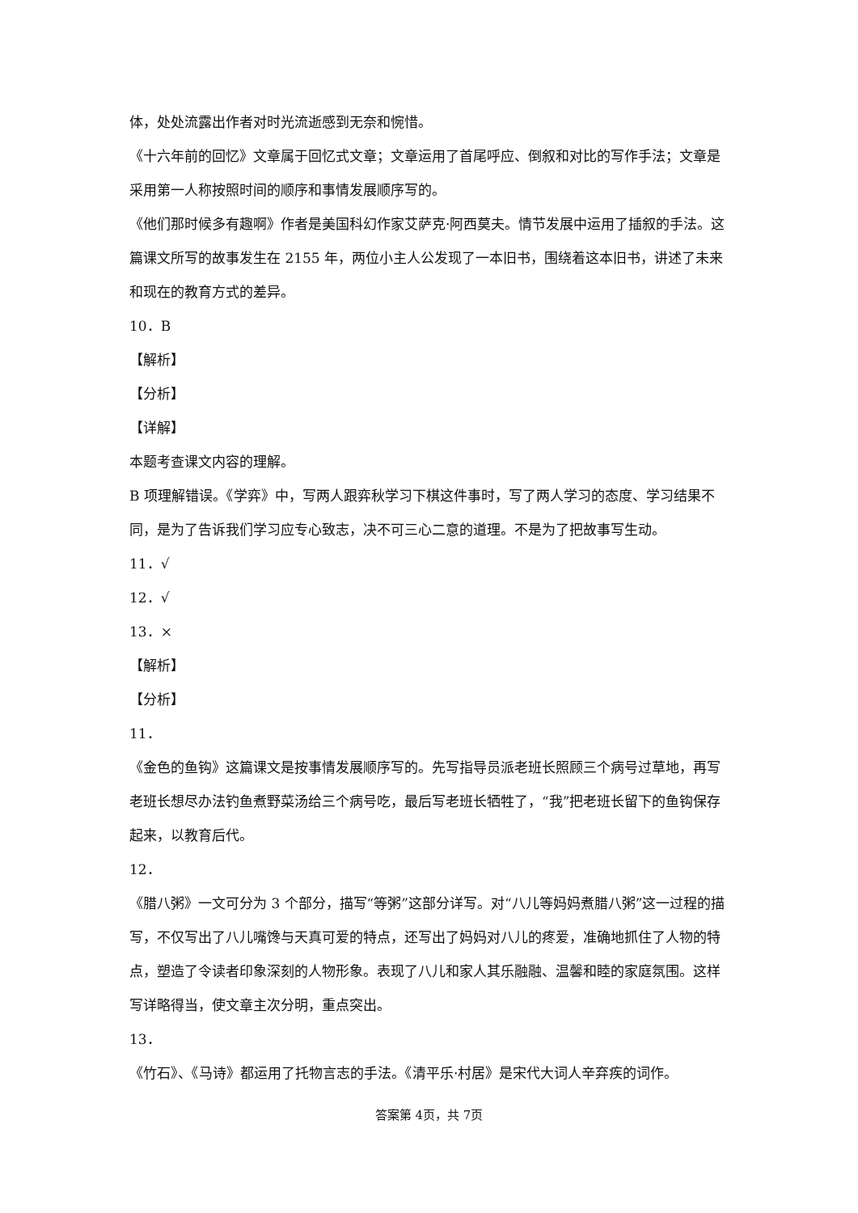体，处处流露出作者对时光流逝感到无奈和惋惜。
《十六年前的回忆》文章属于回忆式文章；文章运用了首尾呼应、倒叙和对比的写作手法；文章是采用第一人称按照时间的顺序和事情发展顺序写的。
《他们那时候多有趣啊》作者是美国科幻作家艾萨克·阿西莫夫。情节发展中运用了插叙的手法。这篇课文所写的故事发生在 2155 年，两位小主人公发现了一本旧书，围绕着这本旧书，讲述了未来和现在的教育方式的差异。
10．B
【解析】
【分析】
【详解】
本题考查课文内容的理解。
B 项理解错误。《学弈》中，写两人跟弈秋学习下棋这件事时，写了两人学习的态度、学习结果不同，是为了告诉我们学习应专心致志，决不可三心二意的道理。不是为了把故事写生动。
11．√
12．√
13．×
【解析】
【分析】
11．
《金色的鱼钩》这篇课文是按事情发展顺序写的。先写指导员派老班长照顾三个病号过草地，再写老班长想尽办法钓鱼煮野菜汤给三个病号吃，最后写老班长牺牲了，“我”把老班长留下的鱼钩保存起来，以教育后代。
12．
《腊八粥》一文可分为 3 个部分，描写“等粥”这部分详写。对“八儿等妈妈煮腊八粥”这一过程的描写，不仅写出了八儿嘴馋与天真可爱的特点，还写出了妈妈对八儿的疼爱，准确地抓住了人物的特点，塑造了令读者印象深刻的人物形象。表现了八儿和家人其乐融融、温馨和睦的家庭氛围。这样写详略得当，使文章主次分明，重点突出。
13．
《竹石》、《马诗》都运用了托物言志的手法。《清平乐·村居》是宋代大词人辛弃疾的词作。
答案第 4页，共 7页